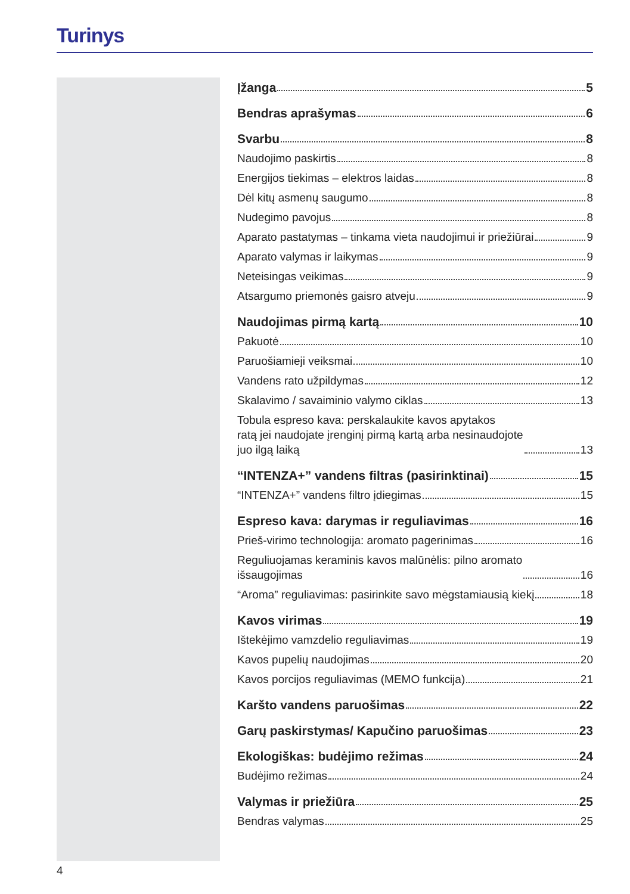Turinys
Įžanga 5
Bendras aprašymas 6
Svarbu 8
Naudojimo paskirtis 8
Energijos tiekimas – elektros laidas 8
Dėl kitų asmenų saugumo 8
Nudegimo pavojus 8
Aparato pastatymas – tinkama vieta naudojimui ir priežiūrai 9
Aparato valymas ir laikymas 9
Neteisingas veikimas 9
Atsargumo priemonės gaisro atveju 9
Naudojimas pirmą kartą 10
Pakuotė 10
Paruošiamieji veiksmai 10
Vandens rato užpildymas 12
Skalavimo / savaiminio valymo ciklas 13
Tobula espreso kava: perskalaukite kavos apytakos
ratą jei naudojate įrenginį pirmą kartą arba nesinaudojote
juo ilgą laiką 13
“INTENZA+” vandens filtras (pasirinktinai) 15
“INTENZA+” vandens filtro įdiegimas 15
Espreso kava: darymas ir reguliavimas 16
Prieš-virimo technologija: aromato pagerinimas 16
Reguliuojamas keraminis kavos malūnėlis: pilno aromato
išsaugojimas 16
“Aroma” reguliavimas: pasirinkite savo mėgstamiausią kiekį 18
Kavos virimas 19
Ištekėjimo vamzdelio reguliavimas 19
Kavos pupelių naudojimas 20
Kavos porcijos reguliavimas (MEMO funkcija) 21
Karšto vandens paruošimas 22
Garų paskirstymas/ Kapučino paruošimas 23
Ekologiškas: budėjimo režimas 24
Budėjimo režimas 24
Valymas ir priežiūra 25
Bendras valymas 25
4